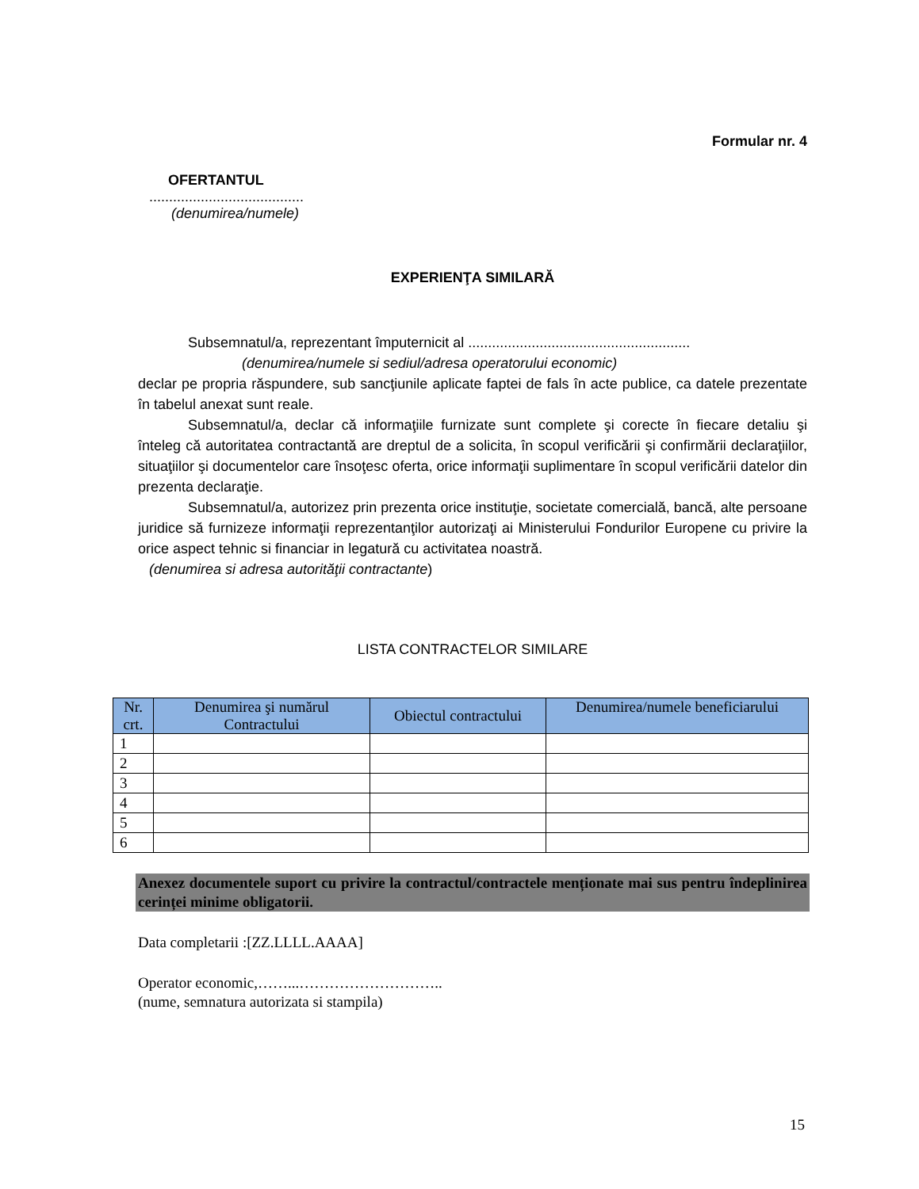Formular nr. 4
OFERTANTUL
.......................................
(denumirea/numele)
EXPERIENŢA SIMILARĂ
Subsemnatul/a, reprezentant împuternicit al ........................................................
(denumirea/numele si sediul/adresa operatorului economic)
declar pe propria răspundere, sub sancţiunile aplicate faptei de fals în acte publice, ca datele prezentate în tabelul anexat sunt reale.
Subsemnatul/a, declar că informaţiile furnizate sunt complete şi corecte în fiecare detaliu şi înteleg că autoritatea contractantă are dreptul de a solicita, în scopul verificării şi confirmării declaraţiilor, situaţiilor şi documentelor care însoţesc oferta, orice informaţii suplimentare în scopul verificării datelor din prezenta declaraţie.
Subsemnatul/a, autorizez prin prezenta orice instituţie, societate comercială, bancă, alte persoane juridice să furnizeze informaţii reprezentanţilor autorizaţi ai Ministerului Fondurilor Europene cu privire la orice aspect tehnic si financiar in legatură cu activitatea noastră.
(denumirea si adresa autorităţii contractante)
LISTA CONTRACTELOR SIMILARE
| Nr. crt. | Denumirea şi numărul Contractului | Obiectul contractului | Denumirea/numele beneficiarului |
| --- | --- | --- | --- |
| 1 | | | |
| 2 | | | |
| 3 | | | |
| 4 | | | |
| 5 | | | |
| 6 | | | |
Anexez documentele suport cu privire la contractul/contractele menționate mai sus pentru îndeplinirea cerinței minime obligatorii.
Data completarii :[ZZ.LLLL.AAAA]
Operator economic,……...………………………..
(nume, semnatura autorizata si stampila)
15